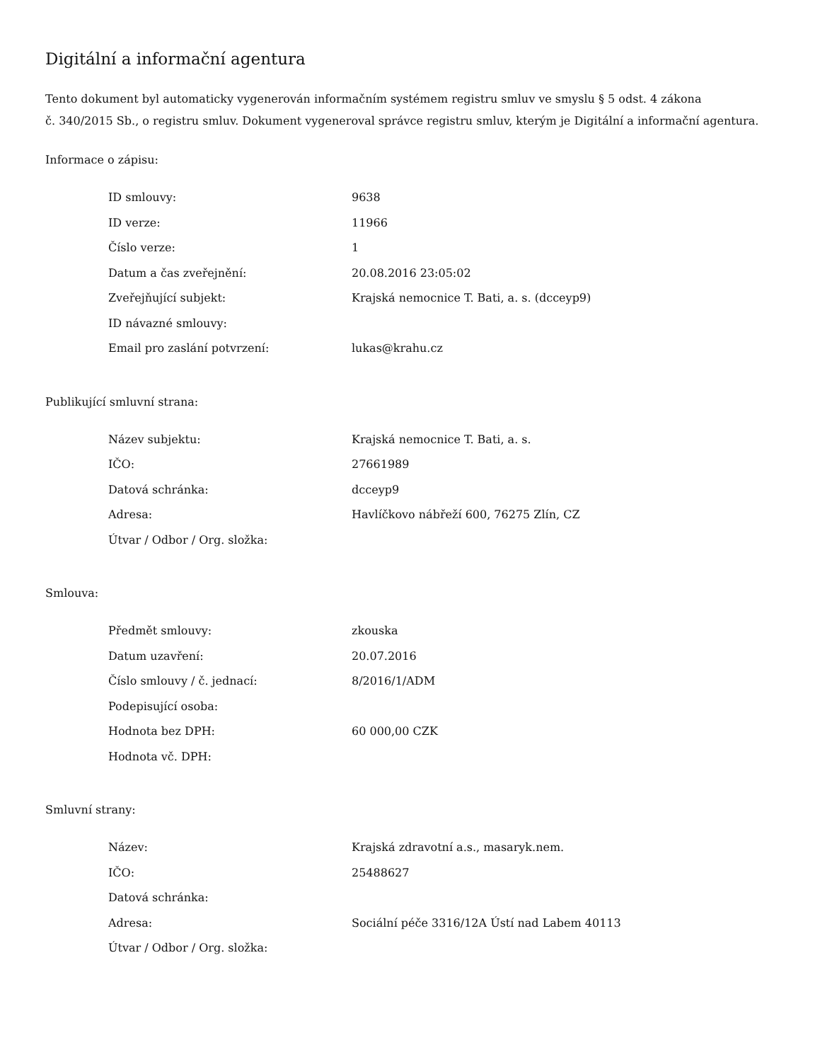Digitální a informační agentura
Tento dokument byl automaticky vygenerován informačním systémem registru smluv ve smyslu § 5 odst. 4 zákona
č. 340/2015 Sb., o registru smluv. Dokument vygeneroval správce registru smluv, kterým je Digitální a informační agentura.
Informace o zápisu:
| ID smlouvy: | 9638 |
| ID verze: | 11966 |
| Číslo verze: | 1 |
| Datum a čas zveřejnění: | 20.08.2016 23:05:02 |
| Zveřejňující subjekt: | Krajská nemocnice T. Bati, a. s. (dcceyp9) |
| ID návazné smlouvy: | |
| Email pro zaslání potvrzení: | lukas@krahu.cz |
Publikující smluvní strana:
| Název subjektu: | Krajská nemocnice T. Bati, a. s. |
| IČO: | 27661989 |
| Datová schránka: | dcceyp9 |
| Adresa: | Havlíčkovo nábřeží 600, 76275 Zlín, CZ |
| Útvar / Odbor / Org. složka: | |
Smlouva:
| Předmět smlouvy: | zkouska |
| Datum uzavření: | 20.07.2016 |
| Číslo smlouvy / č. jednací: | 8/2016/1/ADM |
| Podepisující osoba: | |
| Hodnota bez DPH: | 60 000,00 CZK |
| Hodnota vč. DPH: | |
Smluvní strany:
| Název: | Krajská zdravotní a.s., masaryk.nem. |
| IČO: | 25488627 |
| Datová schránka: | |
| Adresa: | Sociální péče 3316/12A Ústí nad Labem 40113 |
| Útvar / Odbor / Org. složka: | |